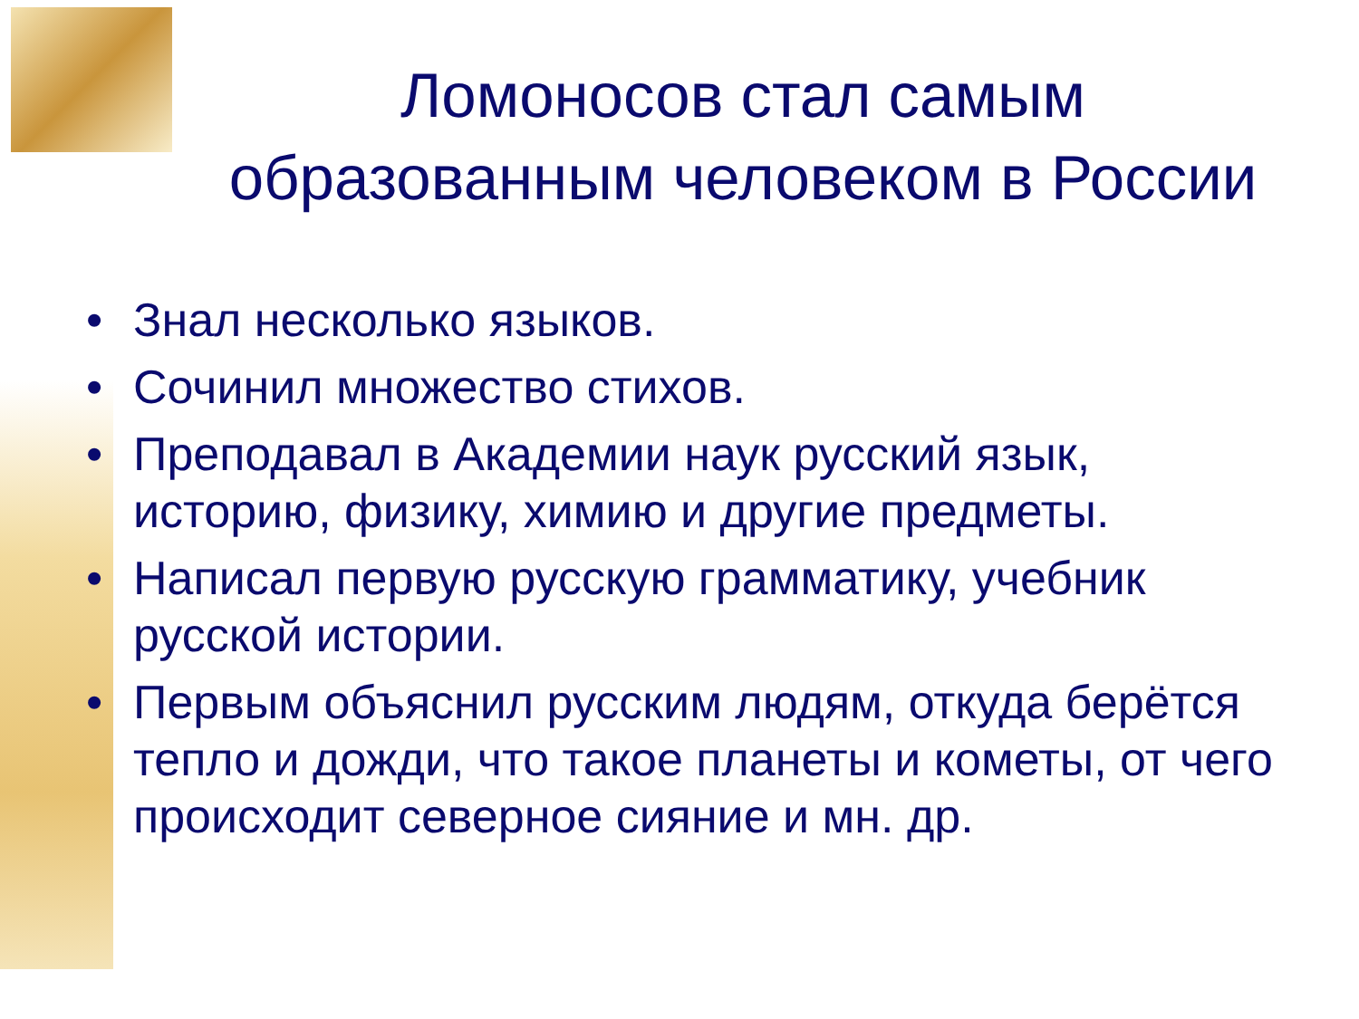Ломоносов стал самым образованным человеком в России
• Знал несколько языков.
• Сочинил множество стихов.
• Преподавал в Академии наук русский язык, историю, физику, химию и другие предметы.
• Написал первую русскую грамматику, учебник русской истории.
• Первым объяснил русским людям, откуда берётся тепло и дожди, что такое планеты и кометы, от чего происходит северное сияние и мн. др.